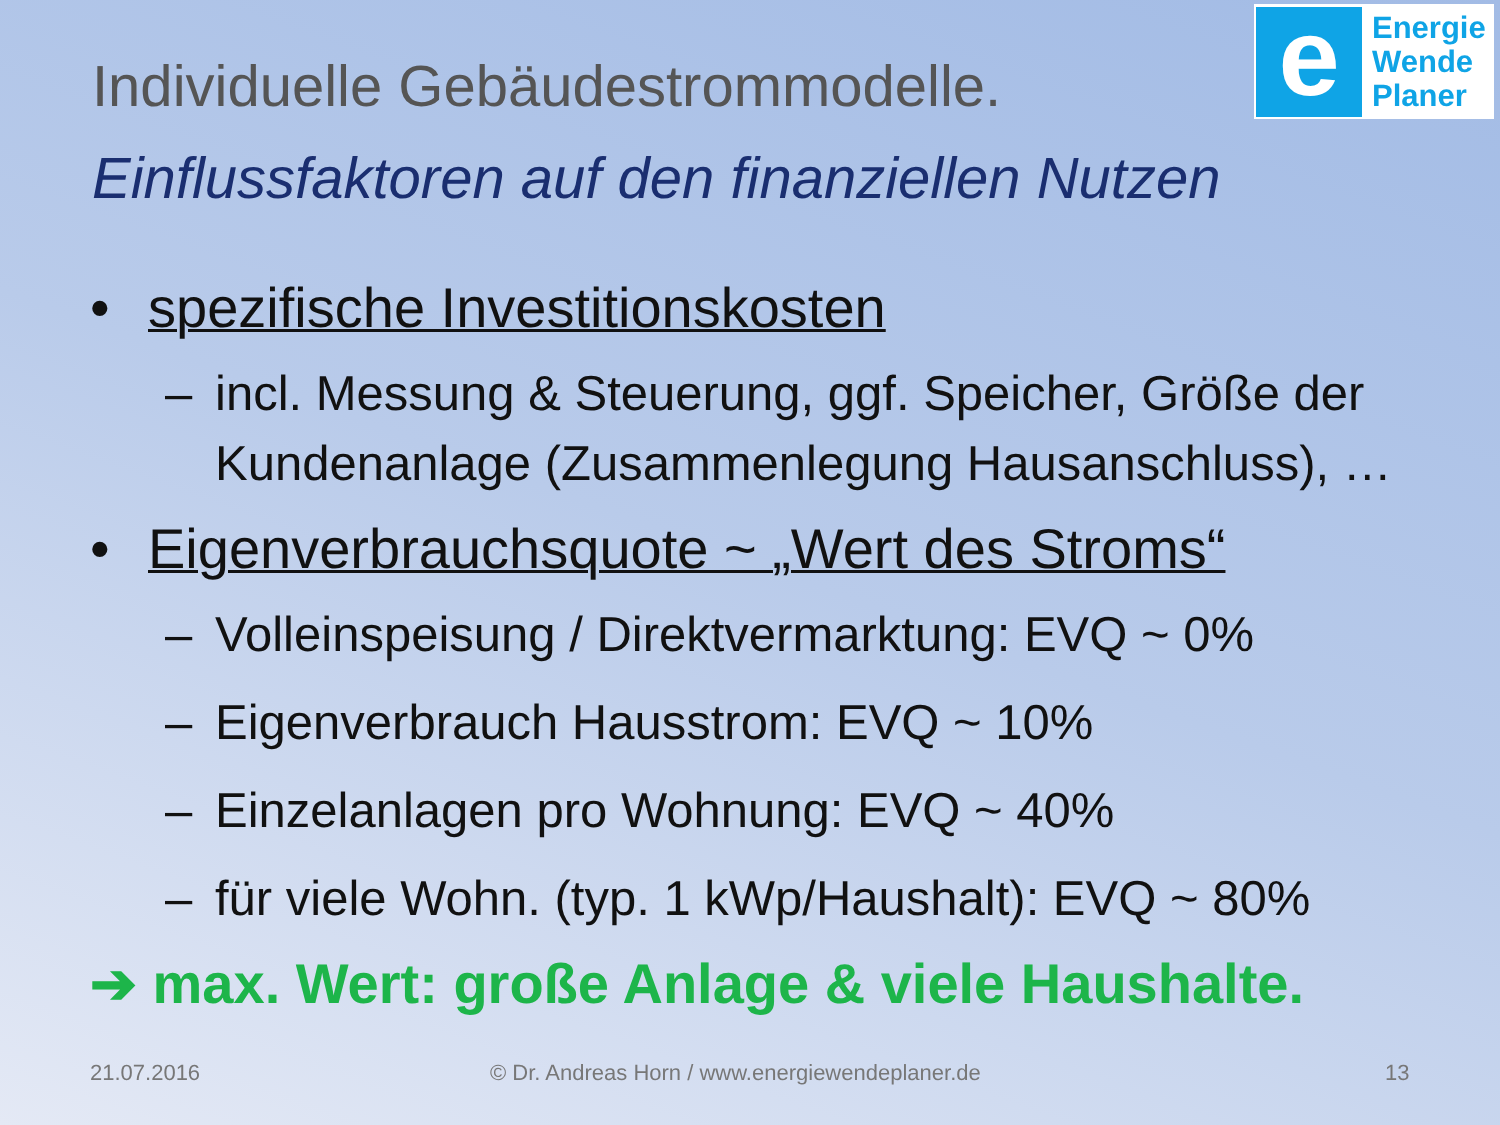e
Energie
Wende
Planer
Individuelle Gebäudestrommodelle.
Einflussfaktoren auf den finanziellen Nutzen
• spezifische Investitionskosten
– incl. Messung & Steuerung, ggf. Speicher, Größe der Kundenanlage (Zusammenlegung Hausanschluss), …
• Eigenverbrauchsquote ~ „Wert des Stroms“
– Volleinspeisung / Direktvermarktung: EVQ ~ 0%
– Eigenverbrauch Hausstrom: EVQ ~ 10%
– Einzelanlagen pro Wohnung: EVQ ~ 40%
– für viele Wohn. (typ. 1 kWp/Haushalt): EVQ ~ 80%
➔ max. Wert: große Anlage & viele Haushalte.
21.07.2016
© Dr. Andreas Horn / www.energiewendeplaner.de
13